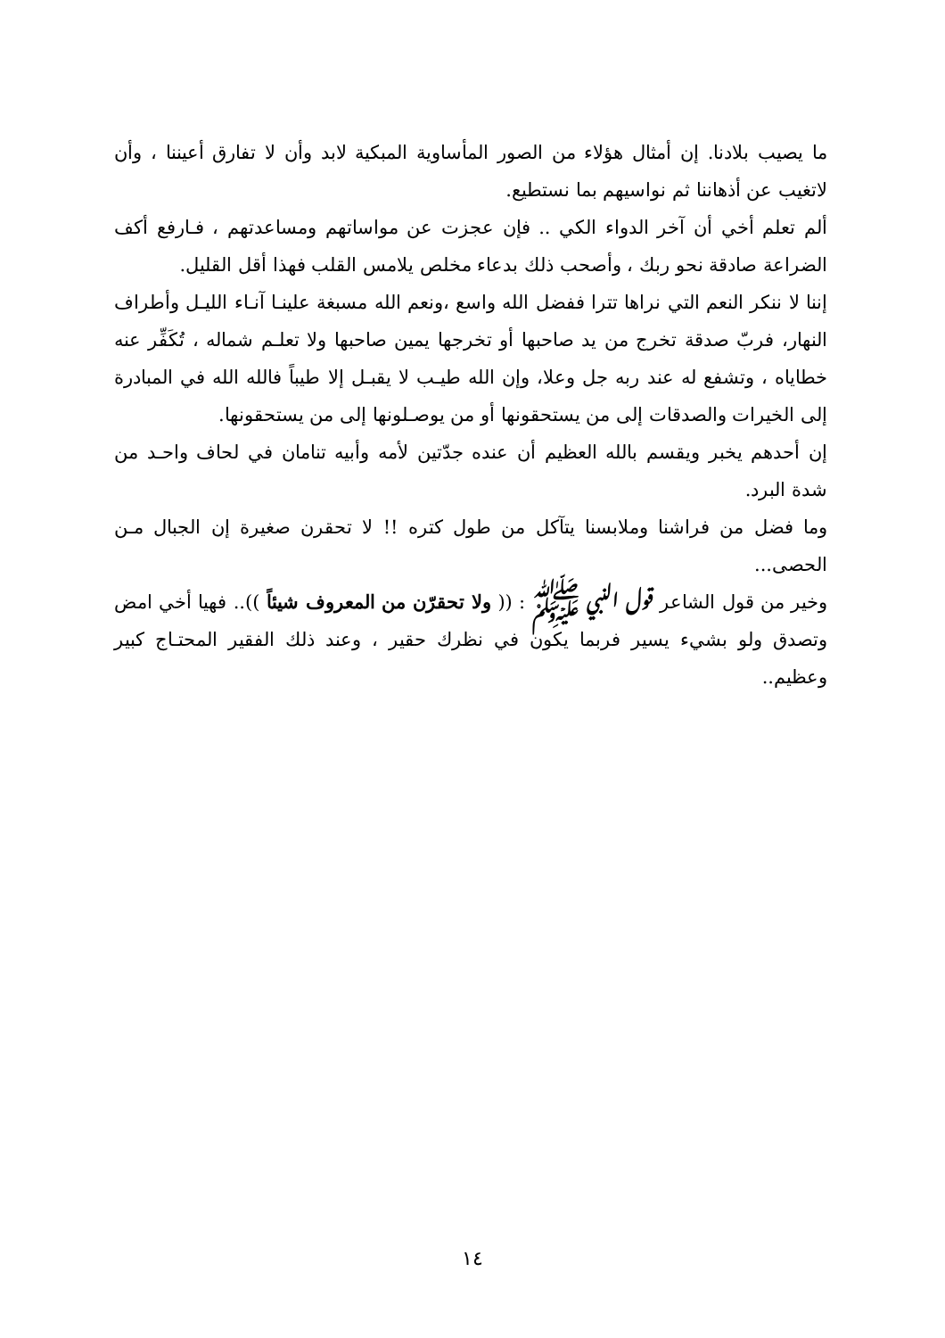ما يصيب بلادنا. إن أمثال هؤلاء من الصور المأساوية المبكية لابد وأن لا تفارق أعيننا ، وأن لاتغيب عن أذهاننا ثم نواسيهم بما نستطيع.
ألم تعلم أخي أن آخر الدواء الكي .. فإن عجزت عن مواساتهم ومساعدتهم ، فـارفع أكف الضراعة صادقة نحو ربك ، وأصحب ذلك بدعاء مخلص يلامس القلب فهذا أقل القليل.
إننا لا ننكر النعم التي نراها تترا ففضل الله واسع ،ونعم الله مسبغة علينـا آنـاء الليـل وأطراف النهار، فربّ صدقة تخرج من يد صاحبها أو تخرجها يمين صاحبها ولا تعلـم شماله ، تُكَفِّر عنه خطاياه ، وتشفع له عند ربه جل وعلا، وإن الله طيـب لا يقبـل إلا طيباً فالله الله في المبادرة إلى الخيرات والصدقات إلى من يستحقونها أو من يوصـلونها إلى من يستحقونها.
إن أحدهم يخبر ويقسم بالله العظيم أن عنده جدّتين لأمه وأبيه تنامان في لحاف واحـد من شدة البرد.
وما فضل من فراشنا وملابسنا يتآكل من طول كتره !! لا تحقرن صغيرة إن الجبال مـن الحصى...
وخير من قول الشاعر قول النبي ﷺ : (( ولا تحقرّن من المعروف شيئاً )).. فهيا أخي امض وتصدق ولو بشيء يسير فربما يكون في نظرك حقير ، وعند ذلك الفقير المحتـاج كبير وعظيم..
١٤